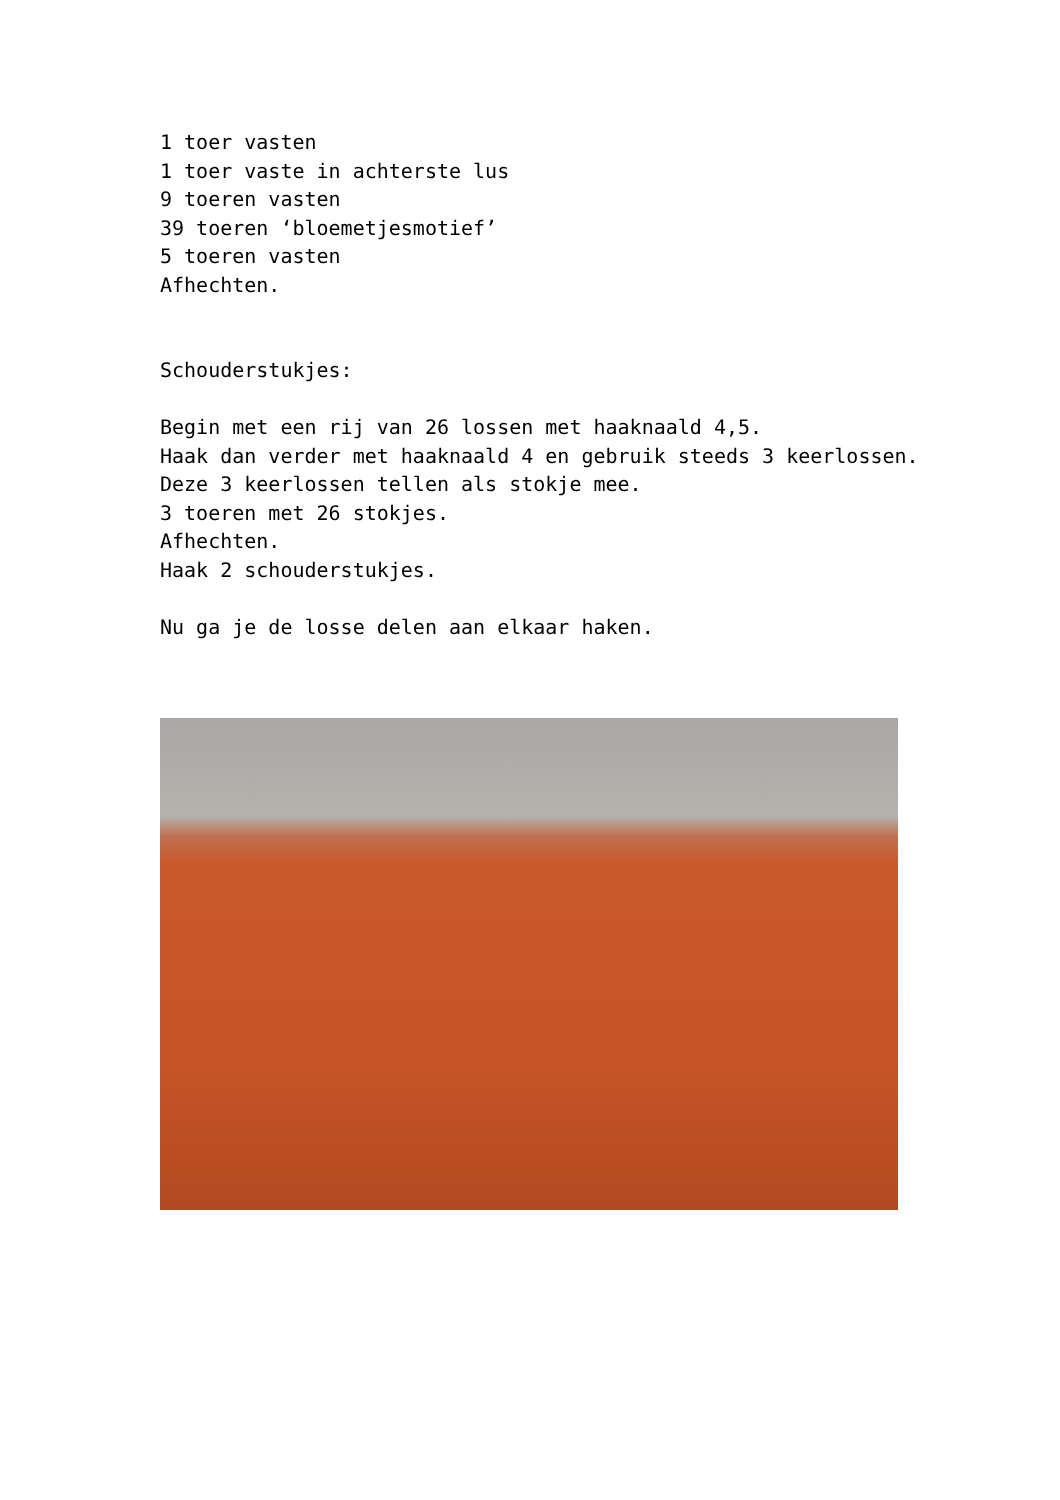1 toer vasten
1 toer vaste in achterste lus
9 toeren vasten
39 toeren ‘bloemetjesmotief’
5 toeren vasten
Afhechten.
Schouderstukjes:
Begin met een rij van 26 lossen met haaknaald 4,5.
Haak dan verder met haaknaald 4 en gebruik steeds 3 keerlossen.
Deze 3 keerlossen tellen als stokje mee.
3 toeren met 26 stokjes.
Afhechten.
Haak 2 schouderstukjes.
Nu ga je de losse delen aan elkaar haken.